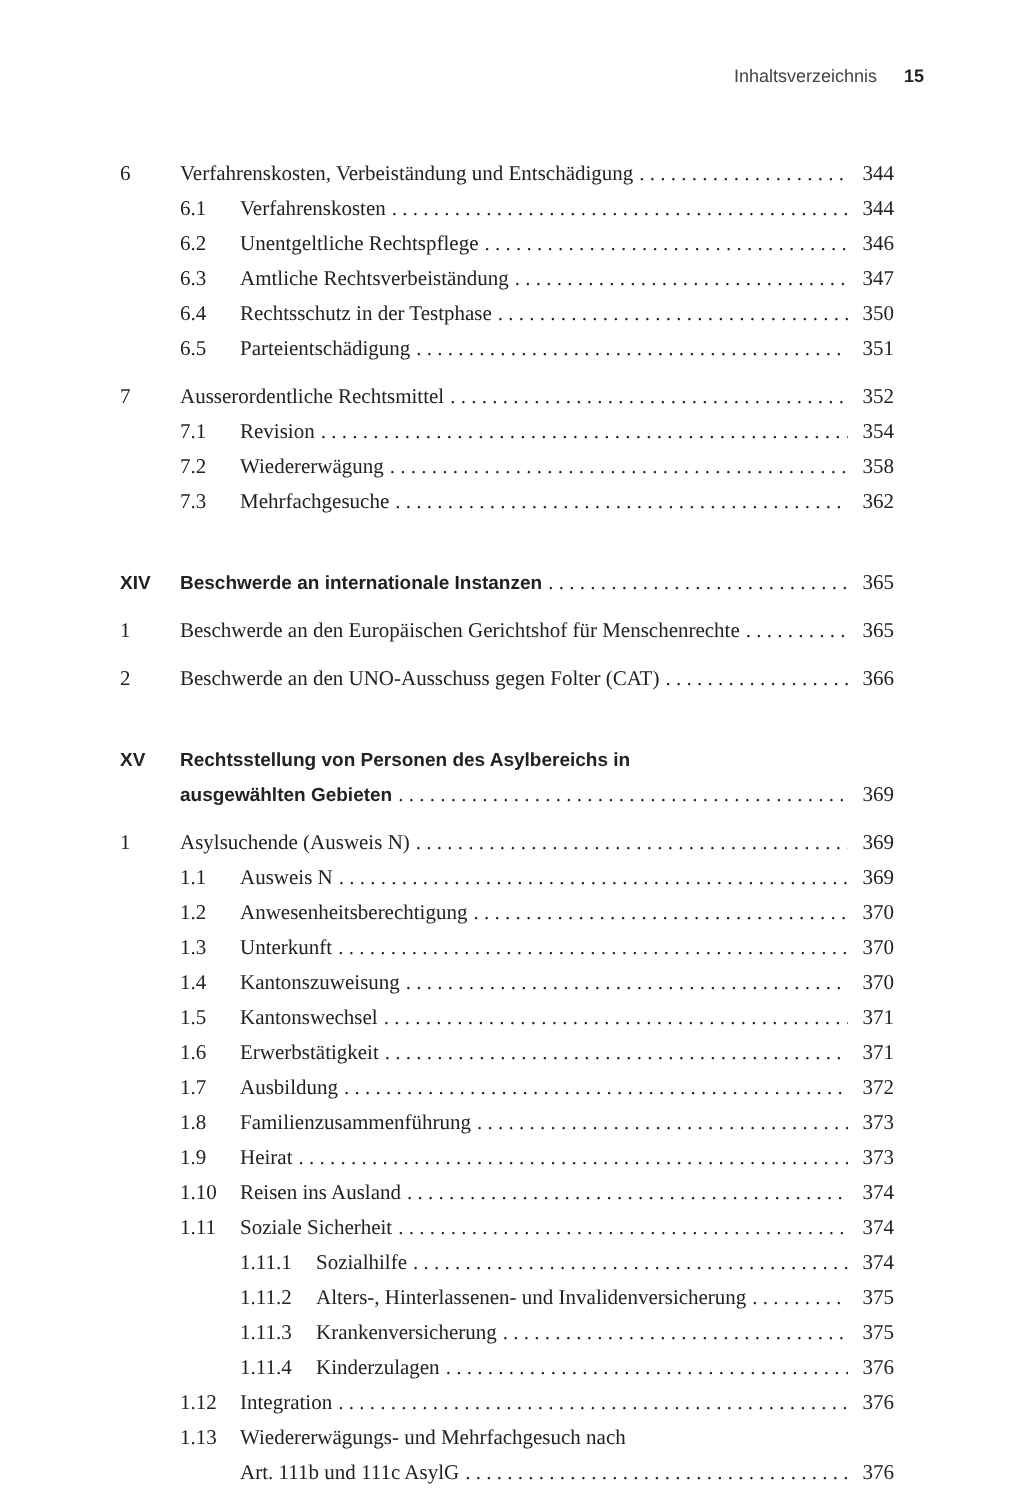Inhaltsverzeichnis 15
6 Verfahrenskosten, Verbeiständung und Entschädigung 344
6.1 Verfahrenskosten 344
6.2 Unentgeltliche Rechtspflege 346
6.3 Amtliche Rechtsverbeiständung 347
6.4 Rechtsschutz in der Testphase 350
6.5 Parteientschädigung 351
7 Ausserordentliche Rechtsmittel 352
7.1 Revision 354
7.2 Wiedererwägung 358
7.3 Mehrfachgesuche 362
XIV Beschwerde an internationale Instanzen 365
1 Beschwerde an den Europäischen Gerichtshof für Menschenrechte 365
2 Beschwerde an den UNO-Ausschuss gegen Folter (CAT) 366
XV Rechtsstellung von Personen des Asylbereichs in
ausgewählten Gebieten 369
1 Asylsuchende (Ausweis N) 369
1.1 Ausweis N 369
1.2 Anwesenheitsberechtigung 370
1.3 Unterkunft 370
1.4 Kantonszuweisung 370
1.5 Kantonswechsel 371
1.6 Erwerbstätigkeit 371
1.7 Ausbildung 372
1.8 Familienzusammenführung 373
1.9 Heirat 373
1.10 Reisen ins Ausland 374
1.11 Soziale Sicherheit 374
1.11.1 Sozialhilfe 374
1.11.2 Alters-, Hinterlassenen- und Invalidenversicherung 375
1.11.3 Krankenversicherung 375
1.11.4 Kinderzulagen 376
1.12 Integration 376
1.13 Wiedererwägungs- und Mehrfachgesuch nach
Art. 111b und 111c AsylG 376